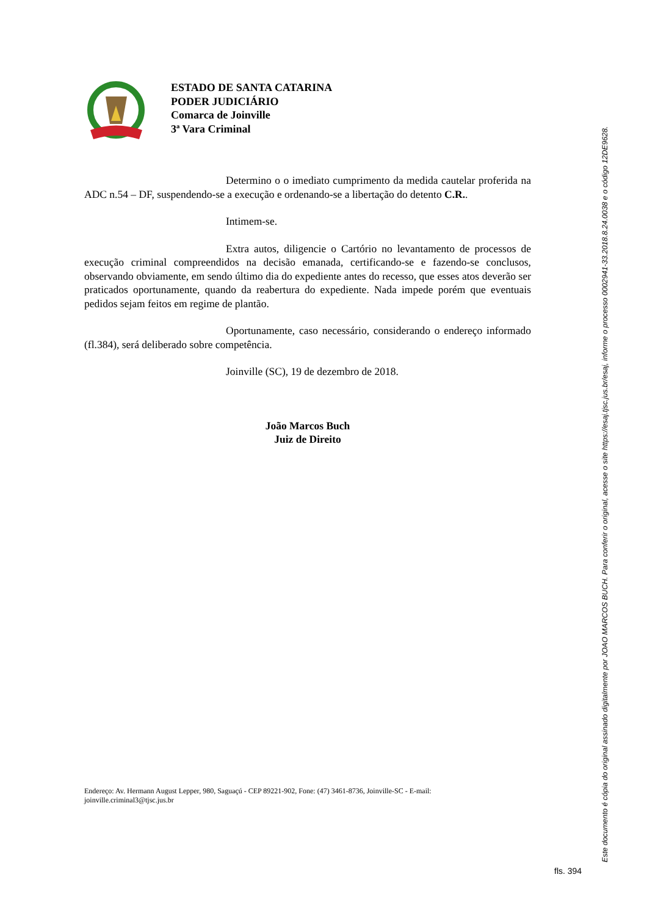ESTADO DE SANTA CATARINA
PODER JUDICIÁRIO
Comarca de Joinville
3ª Vara Criminal
Determino o o imediato cumprimento da medida cautelar proferida na ADC n.54 – DF, suspendendo-se a execução e ordenando-se a libertação do detento C.R..
Intimem-se.
Extra autos, diligencie o Cartório no levantamento de processos de execução criminal compreendidos na decisão emanada, certificando-se e fazendo-se conclusos, observando obviamente, em sendo último dia do expediente antes do recesso, que esses atos deverão ser praticados oportunamente, quando da reabertura do expediente. Nada impede porém que eventuais pedidos sejam feitos em regime de plantão.
Oportunamente, caso necessário, considerando o endereço informado (fl.384), será deliberado sobre competência.
Joinville (SC), 19 de dezembro de 2018.
João Marcos Buch
Juiz de Direito
Endereço: Av. Hermann August Lepper, 980, Saguaçú - CEP 89221-902, Fone: (47) 3461-8736, Joinville-SC - E-mail: joinville.criminal3@tjsc.jus.br
Este documento é cópia do original assinado digitalmente por JOAO MARCOS BUCH. Para conferir o original, acesse o site https://esaj.tjsc.jus.br/esaj, informe o processo 0002941-33.2018.8.24.0038 e o código 12DE9628.
fls. 394